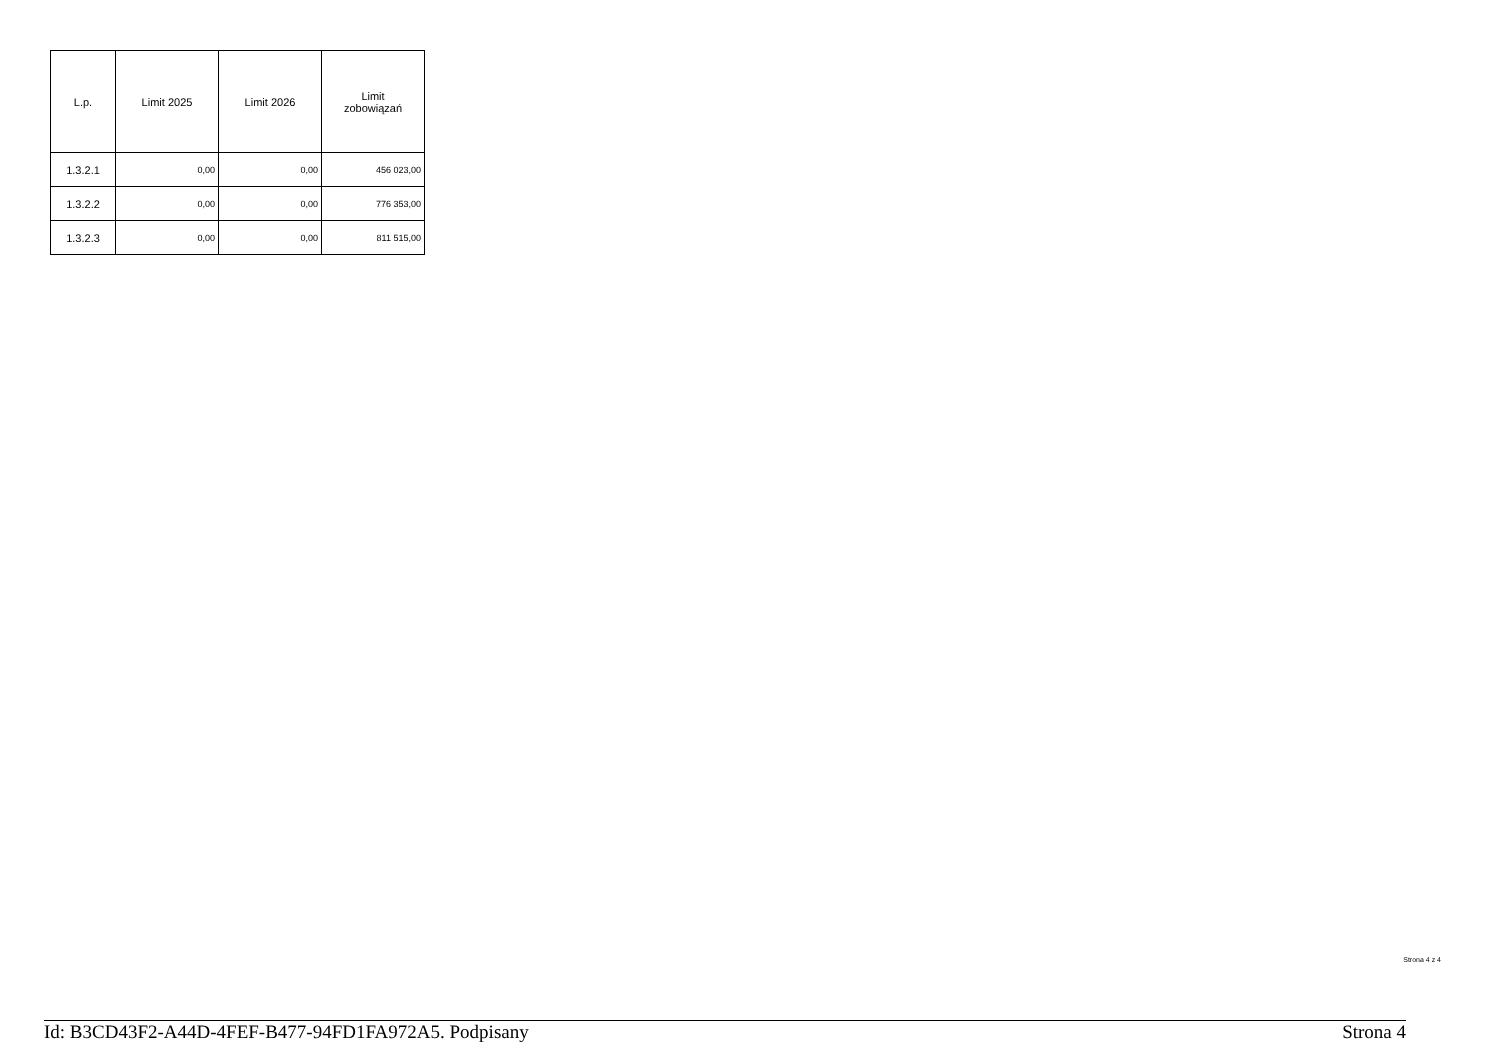| L.p. | Limit 2025 | Limit 2026 | Limit zobowiązań |
| --- | --- | --- | --- |
| 1.3.2.1 | 0,00 | 0,00 | 456 023,00 |
| 1.3.2.2 | 0,00 | 0,00 | 776 353,00 |
| 1.3.2.3 | 0,00 | 0,00 | 811 515,00 |
Strona 4 z 4
Id: B3CD43F2-A44D-4FEF-B477-94FD1FA972A5. Podpisany Strona 4